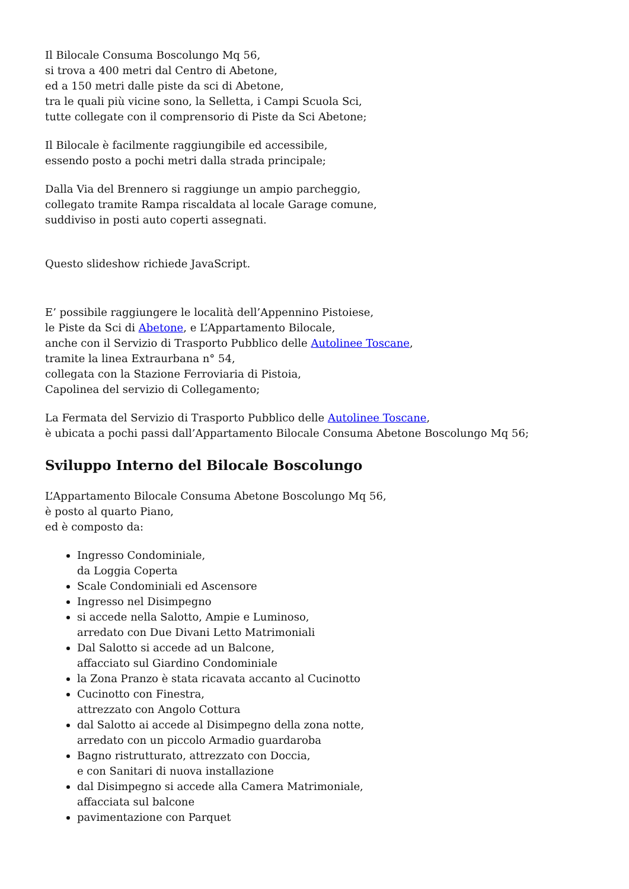Il Bilocale Consuma Boscolungo Mq 56,
si trova a 400 metri dal Centro di Abetone,
ed a 150 metri dalle piste da sci di Abetone,
tra le quali più vicine sono, la Selletta, i Campi Scuola Sci,
tutte collegate con il comprensorio di Piste da Sci Abetone;
Il Bilocale è facilmente raggiungibile ed accessibile,
essendo posto a pochi metri dalla strada principale;
Dalla Via del Brennero si raggiunge un ampio parcheggio,
collegato tramite Rampa riscaldata al locale Garage comune,
suddiviso in posti auto coperti assegnati.
Questo slideshow richiede JavaScript.
E’ possibile raggiungere le località dell’Appennino Pistoiese,
le Piste da Sci di Abetone, e L’Appartamento Bilocale,
anche con il Servizio di Trasporto Pubblico delle Autolinee Toscane,
tramite la linea Extraurbana n° 54,
collegata con la Stazione Ferroviaria di Pistoia,
Capolinea del servizio di Collegamento;
La Fermata del Servizio di Trasporto Pubblico delle Autolinee Toscane,
è ubicata a pochi passi dall’Appartamento Bilocale Consuma Abetone Boscolungo Mq 56;
Sviluppo Interno del Bilocale Boscolungo
L’Appartamento Bilocale Consuma Abetone Boscolungo Mq 56,
è posto al quarto Piano,
ed è composto da:
Ingresso Condominiale,
da Loggia Coperta
Scale Condominiali ed Ascensore
Ingresso nel Disimpegno
si accede nella Salotto, Ampie e Luminoso,
arredato con Due Divani Letto Matrimoniali
Dal Salotto si accede ad un Balcone,
affacciato sul Giardino Condominiale
la Zona Pranzo è stata ricavata accanto al Cucinotto
Cucinotto con Finestra,
attrezzato con Angolo Cottura
dal Salotto ai accede al Disimpegno della zona notte,
arredato con un piccolo Armadio guardaroba
Bagno ristrutturato, attrezzato con Doccia,
e con Sanitari di nuova installazione
dal Disimpegno si accede alla Camera Matrimoniale,
affacciata sul balcone
pavimentazione con Parquet